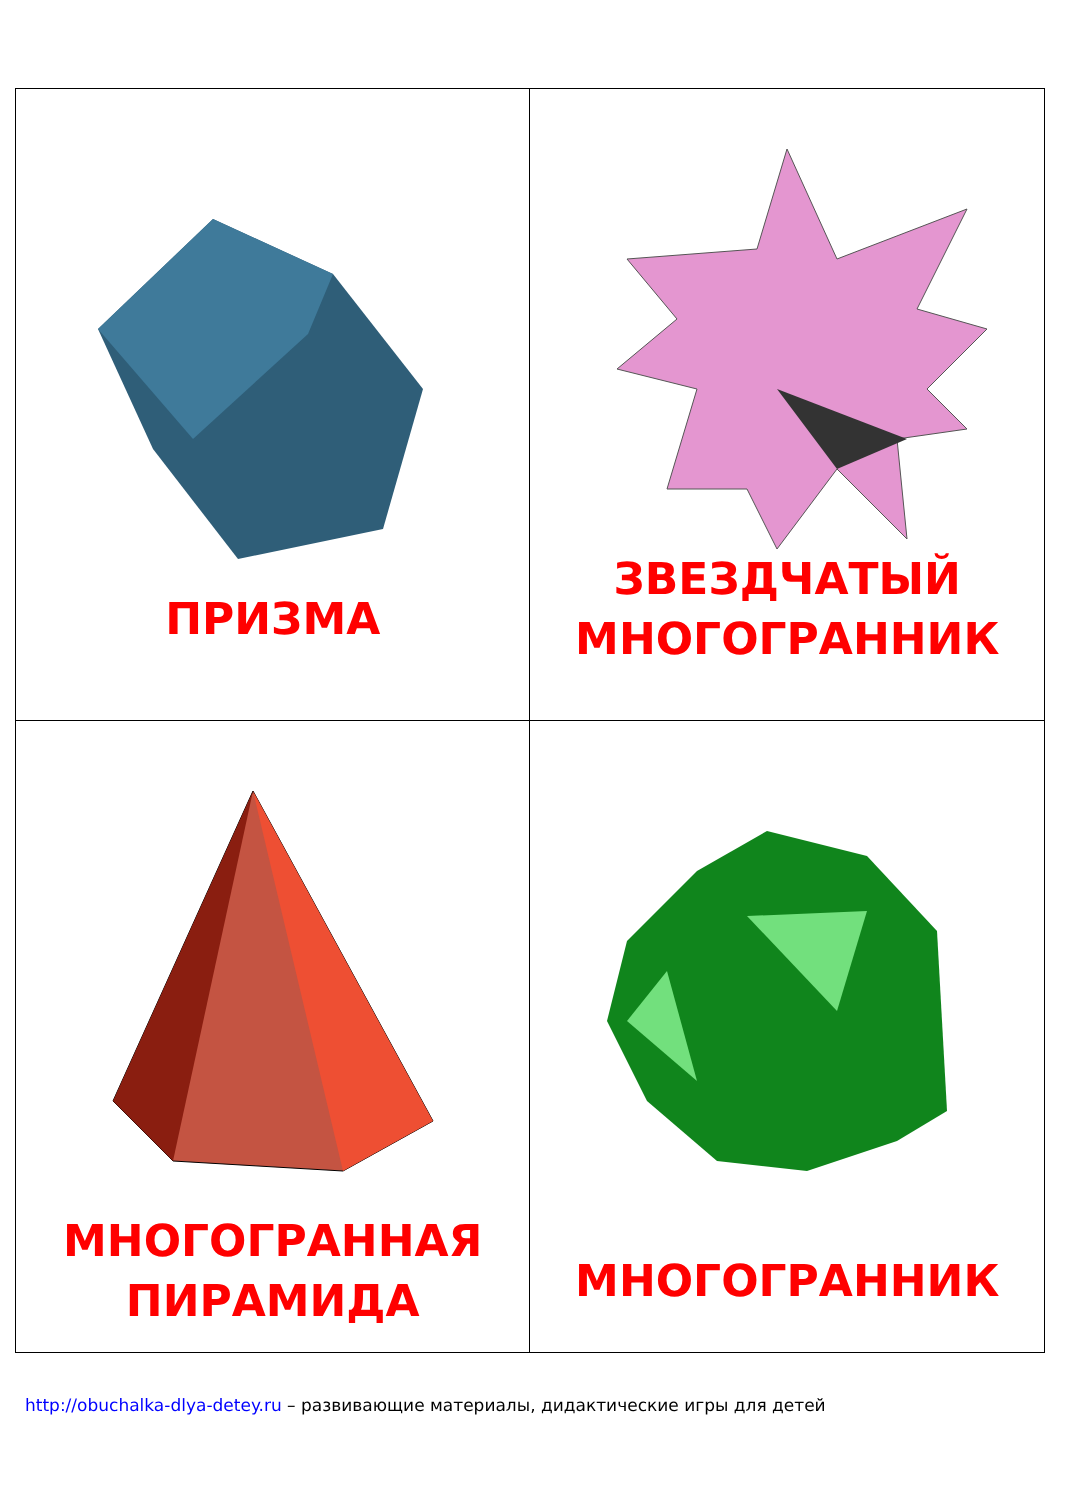| ПРИЗМА | ЗВЕЗДЧАТЫЙ МНОГОГРАННИК |
| МНОГОГРАННАЯ ПИРАМИДА | МНОГОГРАННИК |
http://obuchalka-dlya-detey.ru – развивающие материалы, дидактические игры для детей